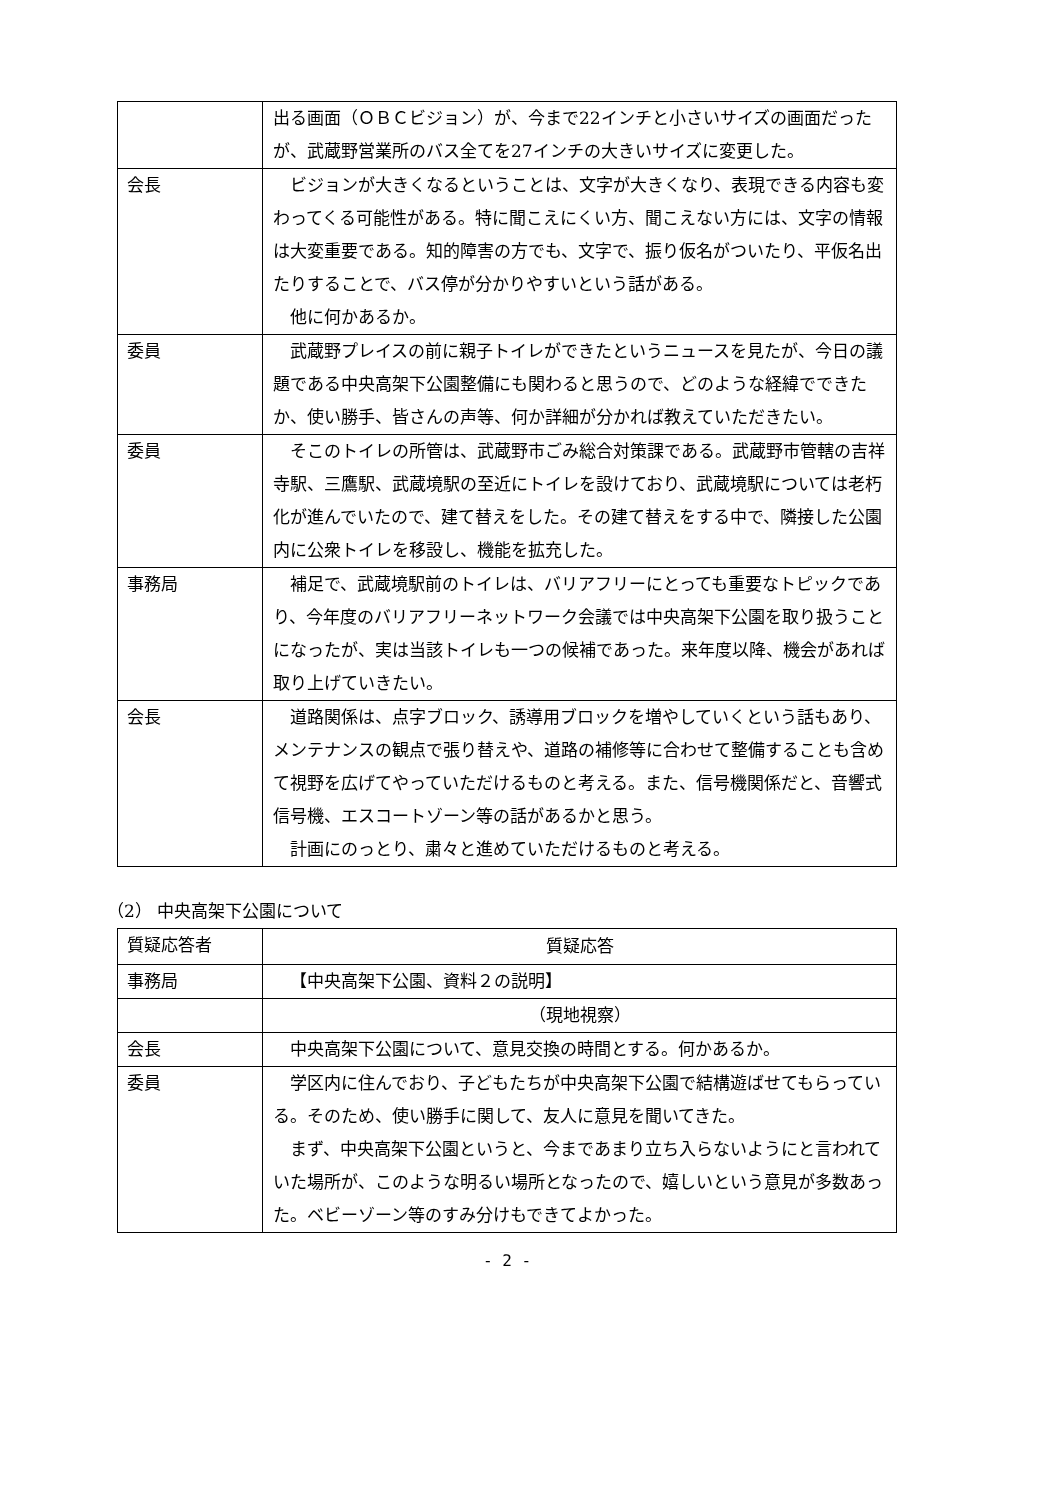| | 出る画面（ＯＢＣビジョン）が、今まで22インチと小さいサイズの画面だったが、武蔵野営業所のバス全てを27インチの大きいサイズに変更した。 |
| 会長 | ビジョンが大きくなるということは、文字が大きくなり、表現できる内容も変わってくる可能性がある。特に聞こえにくい方、聞こえない方には、文字の情報は大変重要である。知的障害の方でも、文字で、振り仮名がついたり、平仮名出たりすることで、バス停が分かりやすいという話がある。 他に何かあるか。 |
| 委員 | 武蔵野プレイスの前に親子トイレができたというニュースを見たが、今日の議題である中央高架下公園整備にも関わると思うので、どのような経緯でできたか、使い勝手、皆さんの声等、何か詳細が分かれば教えていただきたい。 |
| 委員 | そこのトイレの所管は、武蔵野市ごみ総合対策課である。武蔵野市管轄の吉祥寺駅、三鷹駅、武蔵境駅の至近にトイレを設けており、武蔵境駅については老朽化が進んでいたので、建て替えをした。その建て替えをする中で、隣接した公園内に公衆トイレを移設し、機能を拡充した。 |
| 事務局 | 補足で、武蔵境駅前のトイレは、バリアフリーにとっても重要なトピックであり、今年度のバリアフリーネットワーク会議では中央高架下公園を取り扱うことになったが、実は当該トイレも一つの候補であった。来年度以降、機会があれば取り上げていきたい。 |
| 会長 | 道路関係は、点字ブロック、誘導用ブロックを増やしていくという話もあり、メンテナンスの観点で張り替えや、道路の補修等に合わせて整備することも含めて視野を広げてやっていただけるものと考える。また、信号機関係だと、音響式信号機、エスコートゾーン等の話があるかと思う。 計画にのっとり、粛々と進めていただけるものと考える。 |
（2） 中央高架下公園について
| 質疑応答者 | 質疑応答 |
| --- | --- |
| 事務局 | 【中央高架下公園、資料２の説明】 |
| | （現地視察） |
| 会長 | 中央高架下公園について、意見交換の時間とする。何かあるか。 |
| 委員 | 学区内に住んでおり、子どもたちが中央高架下公園で結構遊ばせてもらっている。そのため、使い勝手に関して、友人に意見を聞いてきた。 まず、中央高架下公園というと、今まであまり立ち入らないようにと言われていた場所が、このような明るい場所となったので、嬉しいという意見が多数あった。ベビーゾーン等のすみ分けもできてよかった。 |
- 2 -